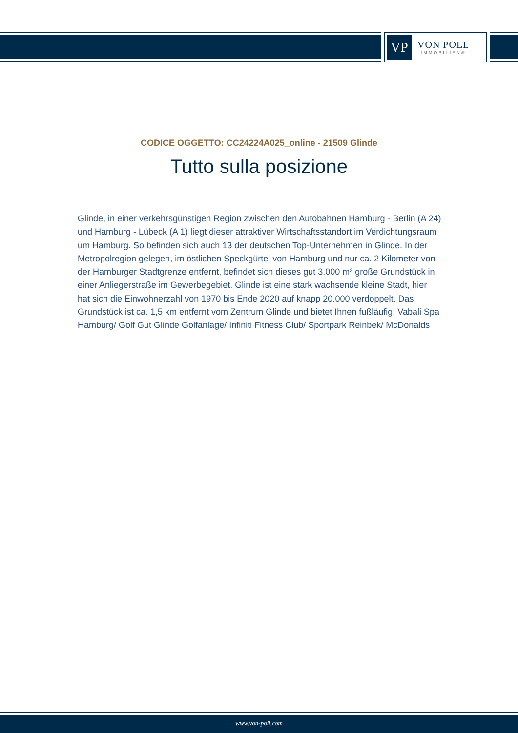VP
VON POLL
IMMOBILIEN®
CODICE OGGETTO: CC24224A025_online - 21509 Glinde
Tutto sulla posizione
Glinde, in einer verkehrsgünstigen Region zwischen den Autobahnen Hamburg - Berlin (A 24) und Hamburg - Lübeck (A 1) liegt dieser attraktiver Wirtschaftsstandort im Verdichtungsraum um Hamburg. So befinden sich auch 13 der deutschen Top-Unternehmen in Glinde. In der Metropolregion gelegen, im östlichen Speckgürtel von Hamburg und nur ca. 2 Kilometer von der Hamburger Stadtgrenze entfernt, befindet sich dieses gut 3.000 m² große Grundstück in einer Anliegerstraße im Gewerbegebiet. Glinde ist eine stark wachsende kleine Stadt, hier hat sich die Einwohnerzahl von 1970 bis Ende 2020 auf knapp 20.000 verdoppelt. Das Grundstück ist ca. 1,5 km entfernt vom Zentrum Glinde und bietet Ihnen fußläufig: Vabali Spa Hamburg/ Golf Gut Glinde Golfanlage/ Infiniti Fitness Club/ Sportpark Reinbek/ McDonalds
www.von-poll.com